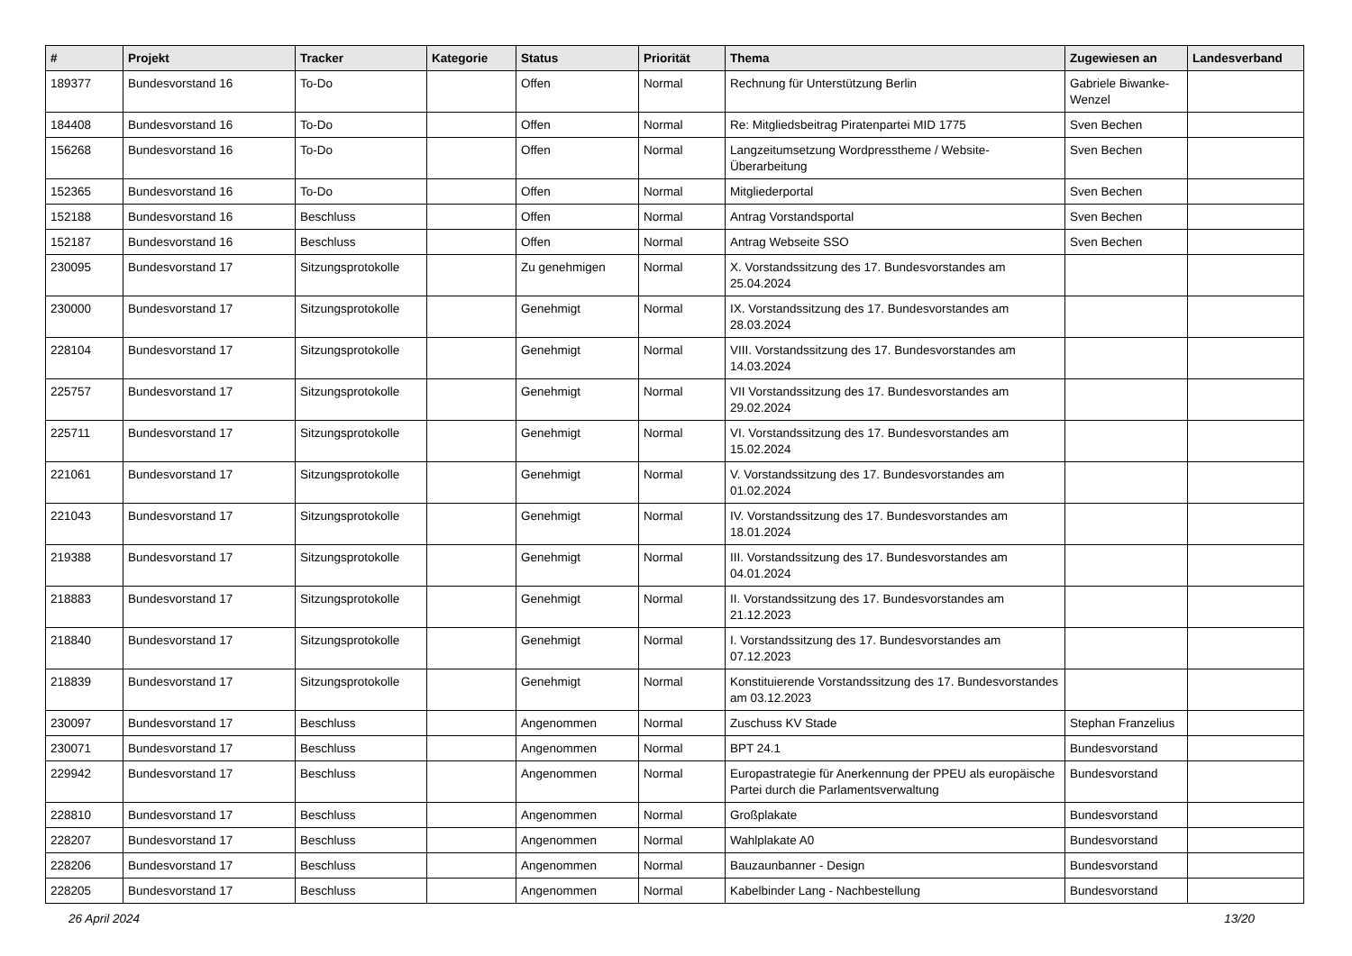| # | Projekt | Tracker | Kategorie | Status | Priorität | Thema | Zugewiesen an | Landesverband |
| --- | --- | --- | --- | --- | --- | --- | --- | --- |
| 189377 | Bundesvorstand 16 | To-Do | | Offen | Normal | Rechnung für Unterstützung Berlin | Gabriele Biwanke-Wenzel | |
| 184408 | Bundesvorstand 16 | To-Do | | Offen | Normal | Re: Mitgliedsbeitrag Piratenpartei MID 1775 | Sven Bechen | |
| 156268 | Bundesvorstand 16 | To-Do | | Offen | Normal | Langzeitumsetzung Wordpresstheme / Website-Überarbeitung | Sven Bechen | |
| 152365 | Bundesvorstand 16 | To-Do | | Offen | Normal | Mitgliederportal | Sven Bechen | |
| 152188 | Bundesvorstand 16 | Beschluss | | Offen | Normal | Antrag Vorstandsportal | Sven Bechen | |
| 152187 | Bundesvorstand 16 | Beschluss | | Offen | Normal | Antrag Webseite SSO | Sven Bechen | |
| 230095 | Bundesvorstand 17 | Sitzungsprotokolle | | Zu genehmigen | Normal | X. Vorstandssitzung des 17. Bundesvorstandes am 25.04.2024 | | |
| 230000 | Bundesvorstand 17 | Sitzungsprotokolle | | Genehmigt | Normal | IX. Vorstandssitzung des 17. Bundesvorstandes am 28.03.2024 | | |
| 228104 | Bundesvorstand 17 | Sitzungsprotokolle | | Genehmigt | Normal | VIII. Vorstandssitzung des 17. Bundesvorstandes am 14.03.2024 | | |
| 225757 | Bundesvorstand 17 | Sitzungsprotokolle | | Genehmigt | Normal | VII Vorstandssitzung des 17. Bundesvorstandes am 29.02.2024 | | |
| 225711 | Bundesvorstand 17 | Sitzungsprotokolle | | Genehmigt | Normal | VI. Vorstandssitzung des 17. Bundesvorstandes am 15.02.2024 | | |
| 221061 | Bundesvorstand 17 | Sitzungsprotokolle | | Genehmigt | Normal | V. Vorstandssitzung des 17. Bundesvorstandes am 01.02.2024 | | |
| 221043 | Bundesvorstand 17 | Sitzungsprotokolle | | Genehmigt | Normal | IV. Vorstandssitzung des 17. Bundesvorstandes am 18.01.2024 | | |
| 219388 | Bundesvorstand 17 | Sitzungsprotokolle | | Genehmigt | Normal | III. Vorstandssitzung des 17. Bundesvorstandes am 04.01.2024 | | |
| 218883 | Bundesvorstand 17 | Sitzungsprotokolle | | Genehmigt | Normal | II. Vorstandssitzung des 17. Bundesvorstandes am 21.12.2023 | | |
| 218840 | Bundesvorstand 17 | Sitzungsprotokolle | | Genehmigt | Normal | I. Vorstandssitzung des 17. Bundesvorstandes am 07.12.2023 | | |
| 218839 | Bundesvorstand 17 | Sitzungsprotokolle | | Genehmigt | Normal | Konstituierende Vorstandssitzung des 17. Bundesvorstandes am 03.12.2023 | | |
| 230097 | Bundesvorstand 17 | Beschluss | | Angenommen | Normal | Zuschuss KV Stade | Stephan Franzelius | |
| 230071 | Bundesvorstand 17 | Beschluss | | Angenommen | Normal | BPT 24.1 | Bundesvorstand | |
| 229942 | Bundesvorstand 17 | Beschluss | | Angenommen | Normal | Europastrategie für Anerkennung der PPEU als europäische Partei durch die Parlamentsverwaltung | Bundesvorstand | |
| 228810 | Bundesvorstand 17 | Beschluss | | Angenommen | Normal | Großplakate | Bundesvorstand | |
| 228207 | Bundesvorstand 17 | Beschluss | | Angenommen | Normal | Wahlplakate A0 | Bundesvorstand | |
| 228206 | Bundesvorstand 17 | Beschluss | | Angenommen | Normal | Bauzaunbanner - Design | Bundesvorstand | |
| 228205 | Bundesvorstand 17 | Beschluss | | Angenommen | Normal | Kabelbinder Lang - Nachbestellung | Bundesvorstand | |
26 April 2024 13/20